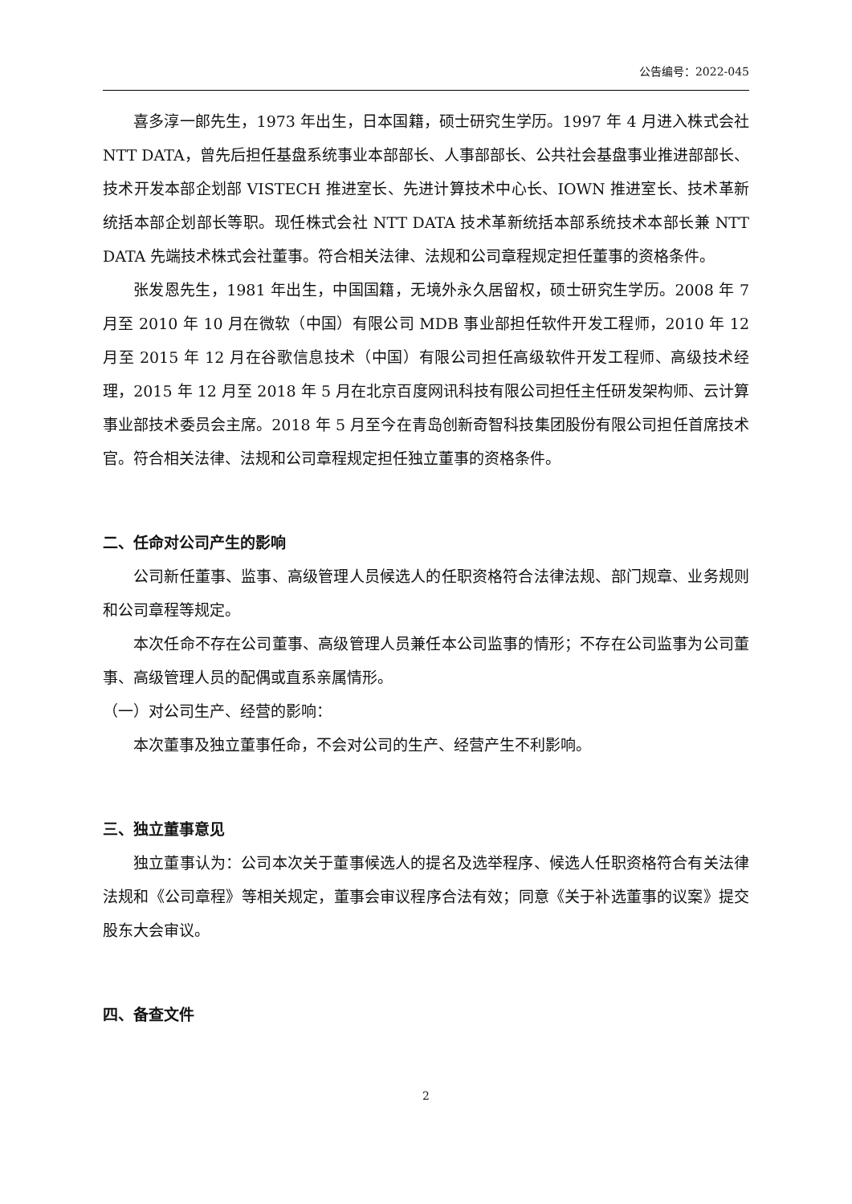公告编号：2022-045
喜多淳一郎先生，1973 年出生，日本国籍，硕士研究生学历。1997 年 4 月进入株式会社 NTT DATA，曾先后担任基盘系统事业本部部长、人事部部长、公共社会基盘事业推进部部长、技术开发本部企划部 VISTECH 推进室长、先进计算技术中心长、IOWN 推进室长、技术革新统括本部企划部长等职。现任株式会社 NTT DATA 技术革新统括本部系统技术本部长兼 NTT DATA 先端技术株式会社董事。符合相关法律、法规和公司章程规定担任董事的资格条件。
张发恩先生，1981 年出生，中国国籍，无境外永久居留权，硕士研究生学历。2008 年 7 月至 2010 年 10 月在微软（中国）有限公司 MDB 事业部担任软件开发工程师，2010 年 12 月至 2015 年 12 月在谷歌信息技术（中国）有限公司担任高级软件开发工程师、高级技术经理，2015 年 12 月至 2018 年 5 月在北京百度网讯科技有限公司担任主任研发架构师、云计算事业部技术委员会主席。2018 年 5 月至今在青岛创新奇智科技集团股份有限公司担任首席技术官。符合相关法律、法规和公司章程规定担任独立董事的资格条件。
二、任命对公司产生的影响
公司新任董事、监事、高级管理人员候选人的任职资格符合法律法规、部门规章、业务规则和公司章程等规定。
本次任命不存在公司董事、高级管理人员兼任本公司监事的情形；不存在公司监事为公司董事、高级管理人员的配偶或直系亲属情形。
（一）对公司生产、经营的影响：
本次董事及独立董事任命，不会对公司的生产、经营产生不利影响。
三、独立董事意见
独立董事认为：公司本次关于董事候选人的提名及选举程序、候选人任职资格符合有关法律法规和《公司章程》等相关规定，董事会审议程序合法有效；同意《关于补选董事的议案》提交股东大会审议。
四、备查文件
2